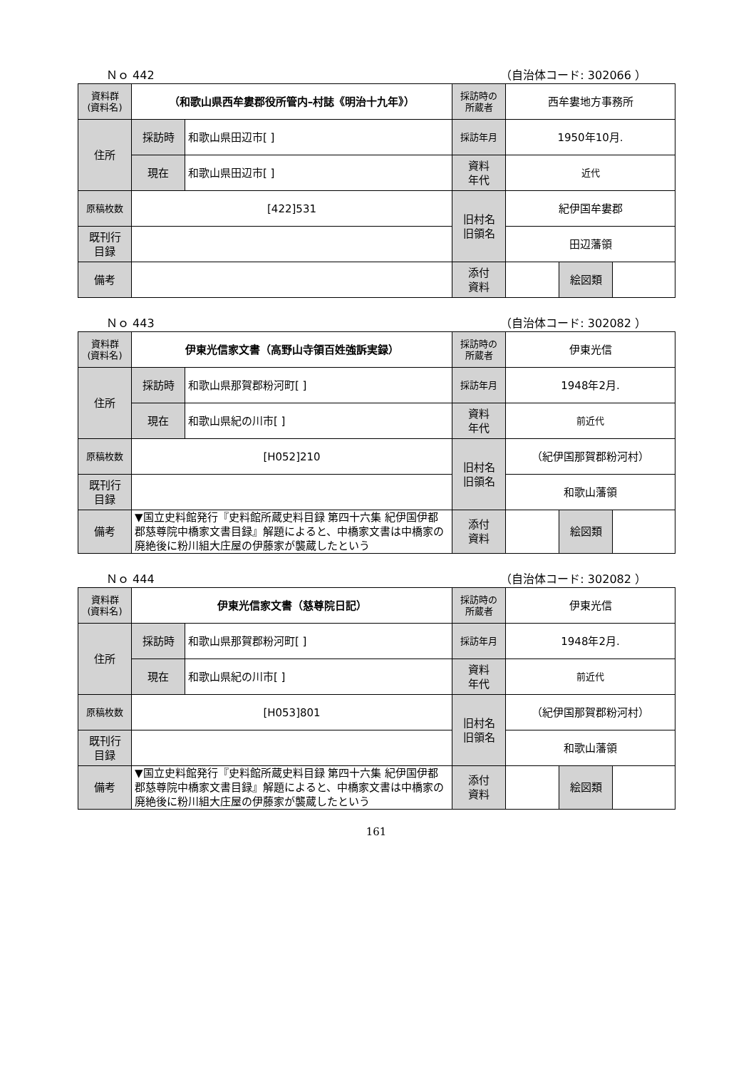Ｎｏ 442 （自治体コード: 302066 ）
| 資料群 (資料名) | （和歌山県西牟婁郡役所管内–村誌《明治十九年》） | | 採訪時の 所蔵者 | 西牟婁地方事務所 | | |
| 住所 | 採訪時 | 和歌山県田辺市[ ] | 採訪年月 | 1950年10月. | | |
| | 現在 | 和歌山県田辺市[ ] | 資料 年代 | 近代 | | |
| 原稿枚数 | [422]531 | | 旧村名 旧領名 | 紀伊国牟婁郡 | | |
| 既刊行 目録 | | | | 田辺藩領 | | |
| 備考 | | | | | | |
| | | | 添付 資料 | | 絵図類 | |
Ｎｏ 443 （自治体コード: 302082 ）
| 資料群 (資料名) | 伊東光信家文書（高野山寺領百姓強訴実録） | | 採訪時の 所蔵者 | 伊東光信 | | |
| 住所 | 採訪時 | 和歌山県那賀郡粉河町[ ] | 採訪年月 | 1948年2月. | | |
| | 現在 | 和歌山県紀の川市[ ] | 資料 年代 | 前近代 | | |
| 原稿枚数 | [H052]210 | | 旧村名 旧領名 | （紀伊国那賀郡粉河村） | | |
| 既刊行 目録 | | | | 和歌山藩領 | | |
| 備考 | ▼国立史料館発行『史料館所蔵史料目録 第四十六集 紀伊国伊都郡慈尊院中橋家文書目録』解題によると、中橋家文書は中橋家の廃絶後に粉川組大庄屋の伊藤家が襲蔵したという | | | | | |
| | | | 添付 資料 | | 絵図類 | |
Ｎｏ 444 （自治体コード: 302082 ）
| 資料群 (資料名) | 伊東光信家文書（慈尊院日記） | | 採訪時の 所蔵者 | 伊東光信 | | |
| 住所 | 採訪時 | 和歌山県那賀郡粉河町[ ] | 採訪年月 | 1948年2月. | | |
| | 現在 | 和歌山県紀の川市[ ] | 資料 年代 | 前近代 | | |
| 原稿枚数 | [H053]801 | | 旧村名 旧領名 | （紀伊国那賀郡粉河村） | | |
| 既刊行 目録 | | | | 和歌山藩領 | | |
| 備考 | ▼国立史料館発行『史料館所蔵史料目録 第四十六集 紀伊国伊都郡慈尊院中橋家文書目録』解題によると、中橋家文書は中橋家の廃絶後に粉川組大庄屋の伊藤家が襲蔵したという | | | | | |
| | | | 添付 資料 | | 絵図類 | |
161